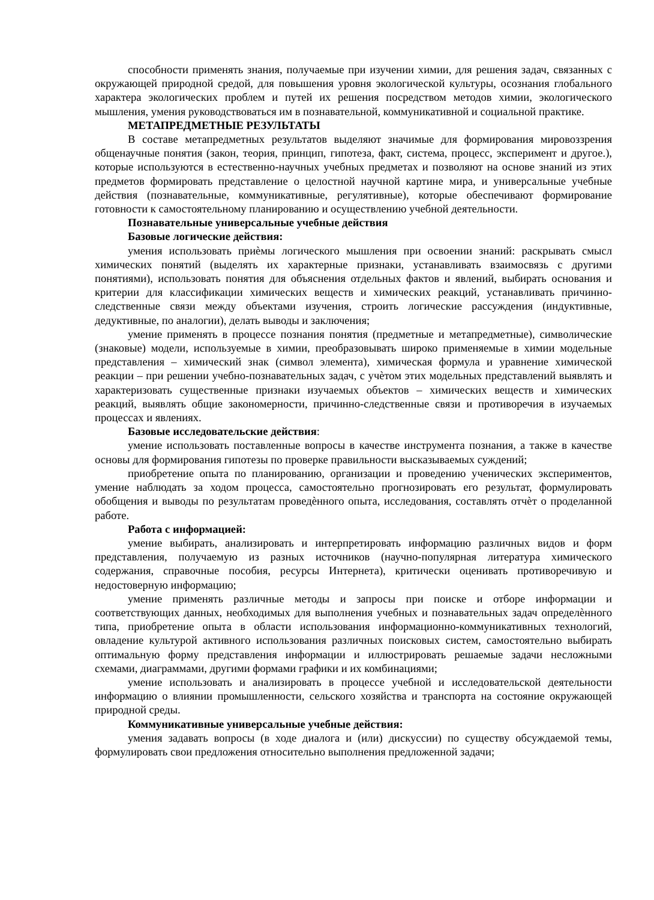способности применять знания, получаемые при изучении химии, для решения задач, связанных с окружающей природной средой, для повышения уровня экологической культуры, осознания глобального характера экологических проблем и путей их решения посредством методов химии, экологического мышления, умения руководствоваться им в познавательной, коммуникативной и социальной практике.
МЕТАПРЕДМЕТНЫЕ РЕЗУЛЬТАТЫ
В составе метапредметных результатов выделяют значимые для формирования мировоззрения общенаучные понятия (закон, теория, принцип, гипотеза, факт, система, процесс, эксперимент и другое.), которые используются в естественно-научных учебных предметах и позволяют на основе знаний из этих предметов формировать представление о целостной научной картине мира, и универсальные учебные действия (познавательные, коммуникативные, регулятивные), которые обеспечивают формирование готовности к самостоятельному планированию и осуществлению учебной деятельности.
Познавательные универсальные учебные действия
Базовые логические действия:
умения использовать приѐмы логического мышления при освоении знаний: раскрывать смысл химических понятий (выделять их характерные признаки, устанавливать взаимосвязь с другими понятиями), использовать понятия для объяснения отдельных фактов и явлений, выбирать основания и критерии для классификации химических веществ и химических реакций, устанавливать причинно-следственные связи между объектами изучения, строить логические рассуждения (индуктивные, дедуктивные, по аналогии), делать выводы и заключения;
умение применять в процессе познания понятия (предметные и метапредметные), символические (знаковые) модели, используемые в химии, преобразовывать широко применяемые в химии модельные представления – химический знак (символ элемента), химическая формула и уравнение химической реакции – при решении учебно-познавательных задач, с учѐтом этих модельных представлений выявлять и характеризовать существенные признаки изучаемых объектов – химических веществ и химических реакций, выявлять общие закономерности, причинно-следственные связи и противоречия в изучаемых процессах и явлениях.
Базовые исследовательские действия:
умение использовать поставленные вопросы в качестве инструмента познания, а также в качестве основы для формирования гипотезы по проверке правильности высказываемых суждений;
приобретение опыта по планированию, организации и проведению ученических экспериментов, умение наблюдать за ходом процесса, самостоятельно прогнозировать его результат, формулировать обобщения и выводы по результатам проведѐнного опыта, исследования, составлять отчѐт о проделанной работе.
Работа с информацией:
умение выбирать, анализировать и интерпретировать информацию различных видов и форм представления, получаемую из разных источников (научно-популярная литература химического содержания, справочные пособия, ресурсы Интернета), критически оценивать противоречивую и недостоверную информацию;
умение применять различные методы и запросы при поиске и отборе информации и соответствующих данных, необходимых для выполнения учебных и познавательных задач определѐнного типа, приобретение опыта в области использования информационно-коммуникативных технологий, овладение культурой активного использования различных поисковых систем, самостоятельно выбирать оптимальную форму представления информации и иллюстрировать решаемые задачи несложными схемами, диаграммами, другими формами графики и их комбинациями;
умение использовать и анализировать в процессе учебной и исследовательской деятельности информацию о влиянии промышленности, сельского хозяйства и транспорта на состояние окружающей природной среды.
Коммуникативные универсальные учебные действия:
умения задавать вопросы (в ходе диалога и (или) дискуссии) по существу обсуждаемой темы, формулировать свои предложения относительно выполнения предложенной задачи;